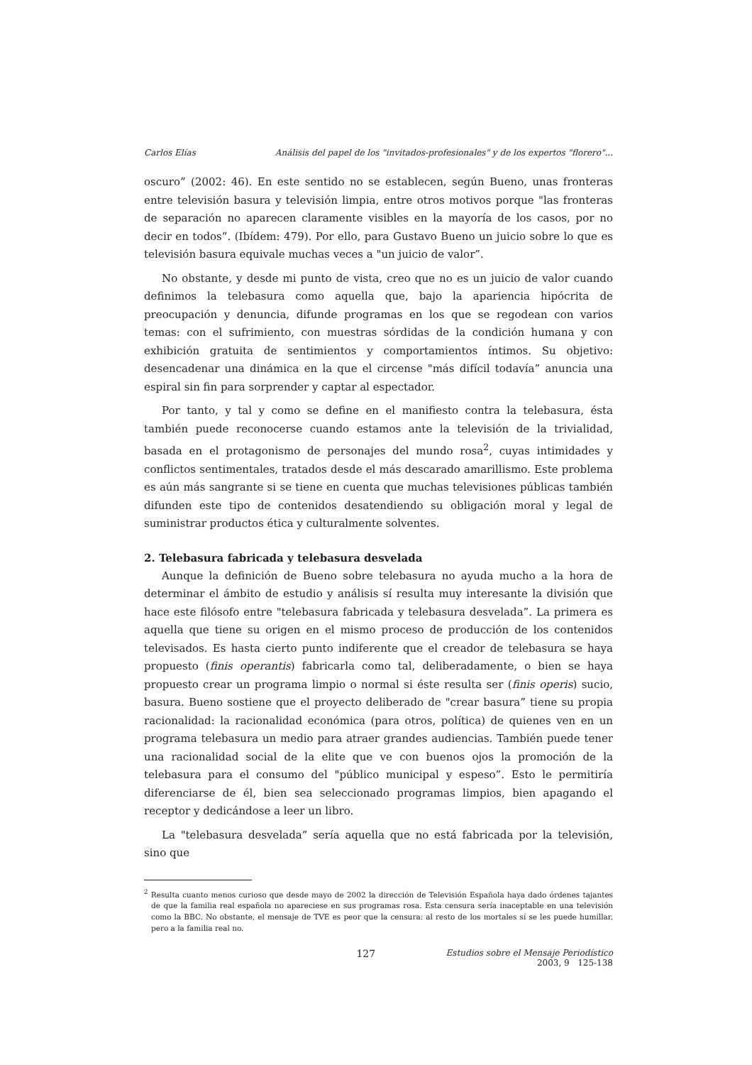Carlos Elías Análisis del papel de los "invitados-profesionales" y de los expertos "florero"...
oscuro” (2002: 46). En este sentido no se establecen, según Bueno, unas fronteras entre televisión basura y televisión limpia, entre otros motivos porque "las fronteras de separación no aparecen claramente visibles en la mayoría de los casos, por no decir en todos”. (Ibídem: 479). Por ello, para Gustavo Bueno un juicio sobre lo que es televisión basura equivale muchas veces a "un juicio de valor”.
No obstante, y desde mi punto de vista, creo que no es un juicio de valor cuando definimos la telebasura como aquella que, bajo la apariencia hipócrita de preocupación y denuncia, difunde programas en los que se regodean con varios temas: con el sufrimiento, con muestras sórdidas de la condición humana y con exhibición gratuita de sentimientos y comportamientos íntimos. Su objetivo: desencadenar una dinámica en la que el circense "más difícil todavía” anuncia una espiral sin fin para sorprender y captar al espectador.
Por tanto, y tal y como se define en el manifiesto contra la telebasura, ésta también puede reconocerse cuando estamos ante la televisión de la trivialidad, basada en el protagonismo de personajes del mundo rosa<sup>2</sup>, cuyas intimidades y conflictos sentimentales, tratados desde el más descarado amarillismo. Este problema es aún más sangrante si se tiene en cuenta que muchas televisiones públicas también difunden este tipo de contenidos desatendiendo su obligación moral y legal de suministrar productos ética y culturalmente solventes.
2. Telebasura fabricada y telebasura desvelada
Aunque la definición de Bueno sobre telebasura no ayuda mucho a la hora de determinar el ámbito de estudio y análisis sí resulta muy interesante la división que hace este filósofo entre "telebasura fabricada y telebasura desvelada”. La primera es aquella que tiene su origen en el mismo proceso de producción de los contenidos televisados. Es hasta cierto punto indiferente que el creador de telebasura se haya propuesto (finis operantis) fabricarla como tal, deliberadamente, o bien se haya propuesto crear un programa limpio o normal si éste resulta ser (finis operis) sucio, basura. Bueno sostiene que el proyecto deliberado de "crear basura” tiene su propia racionalidad: la racionalidad económica (para otros, política) de quienes ven en un programa telebasura un medio para atraer grandes audiencias. También puede tener una racionalidad social de la elite que ve con buenos ojos la promoción de la telebasura para el consumo del "público municipal y espeso”. Esto le permitiría diferenciarse de él, bien sea seleccionado programas limpios, bien apagando el receptor y dedicándose a leer un libro.
La "telebasura desvelada” sería aquella que no está fabricada por la televisión, sino que
<sup>2</sup> Resulta cuanto menos curioso que desde mayo de 2002 la dirección de Televisión Española haya dado órdenes tajantes de que la familia real española no apareciese en sus programas rosa. Esta censura sería inaceptable en una televisión como la BBC. No obstante, el mensaje de TVE es peor que la censura: al resto de los mortales sí se les puede humillar, pero a la familia real no.
127 Estudios sobre el Mensaje Periodístico
2003, 9 125-138